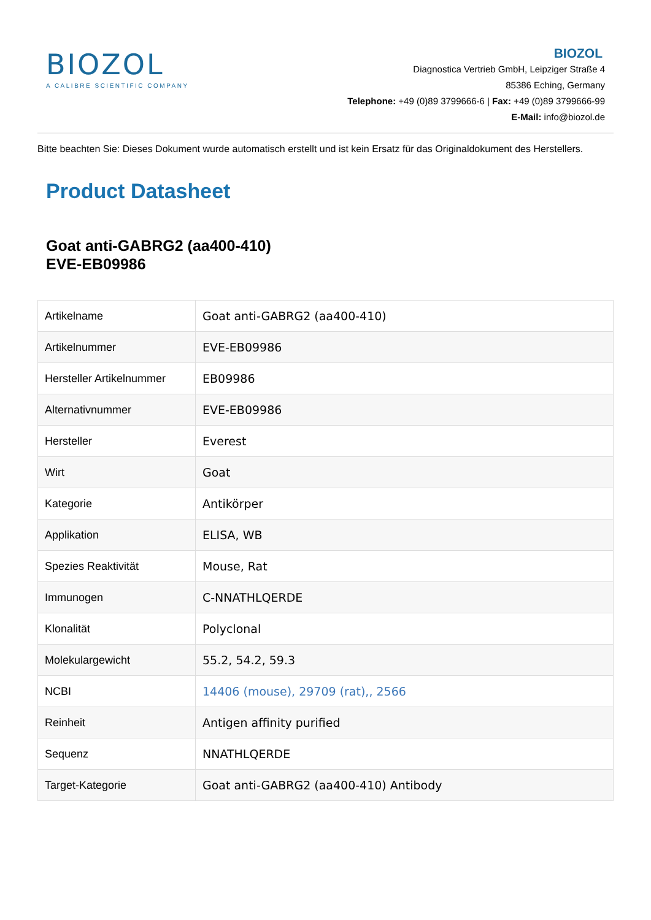BIOZOL
A CALIBRE SCIENTIFIC COMPANY
BIOZOL
Diagnostica Vertrieb GmbH, Leipziger Straße 4
85386 Eching, Germany
Telephone: +49 (0)89 3799666-6 | Fax: +49 (0)89 3799666-99
E-Mail: info@biozol.de
Bitte beachten Sie: Dieses Dokument wurde automatisch erstellt und ist kein Ersatz für das Originaldokument des Herstellers.
Product Datasheet
Goat anti-GABRG2 (aa400-410)
EVE-EB09986
| Artikelname | Goat anti-GABRG2 (aa400-410) |
| Artikelnummer | EVE-EB09986 |
| Hersteller Artikelnummer | EB09986 |
| Alternativnummer | EVE-EB09986 |
| Hersteller | Everest |
| Wirt | Goat |
| Kategorie | Antikörper |
| Applikation | ELISA, WB |
| Spezies Reaktivität | Mouse, Rat |
| Immunogen | C-NNATHLQERDE |
| Klonalität | Polyclonal |
| Molekulargewicht | 55.2, 54.2, 59.3 |
| NCBI | 14406 (mouse), 29709 (rat),, 2566 |
| Reinheit | Antigen affinity purified |
| Sequenz | NNATHLQERDE |
| Target-Kategorie | Goat anti-GABRG2 (aa400-410) Antibody |